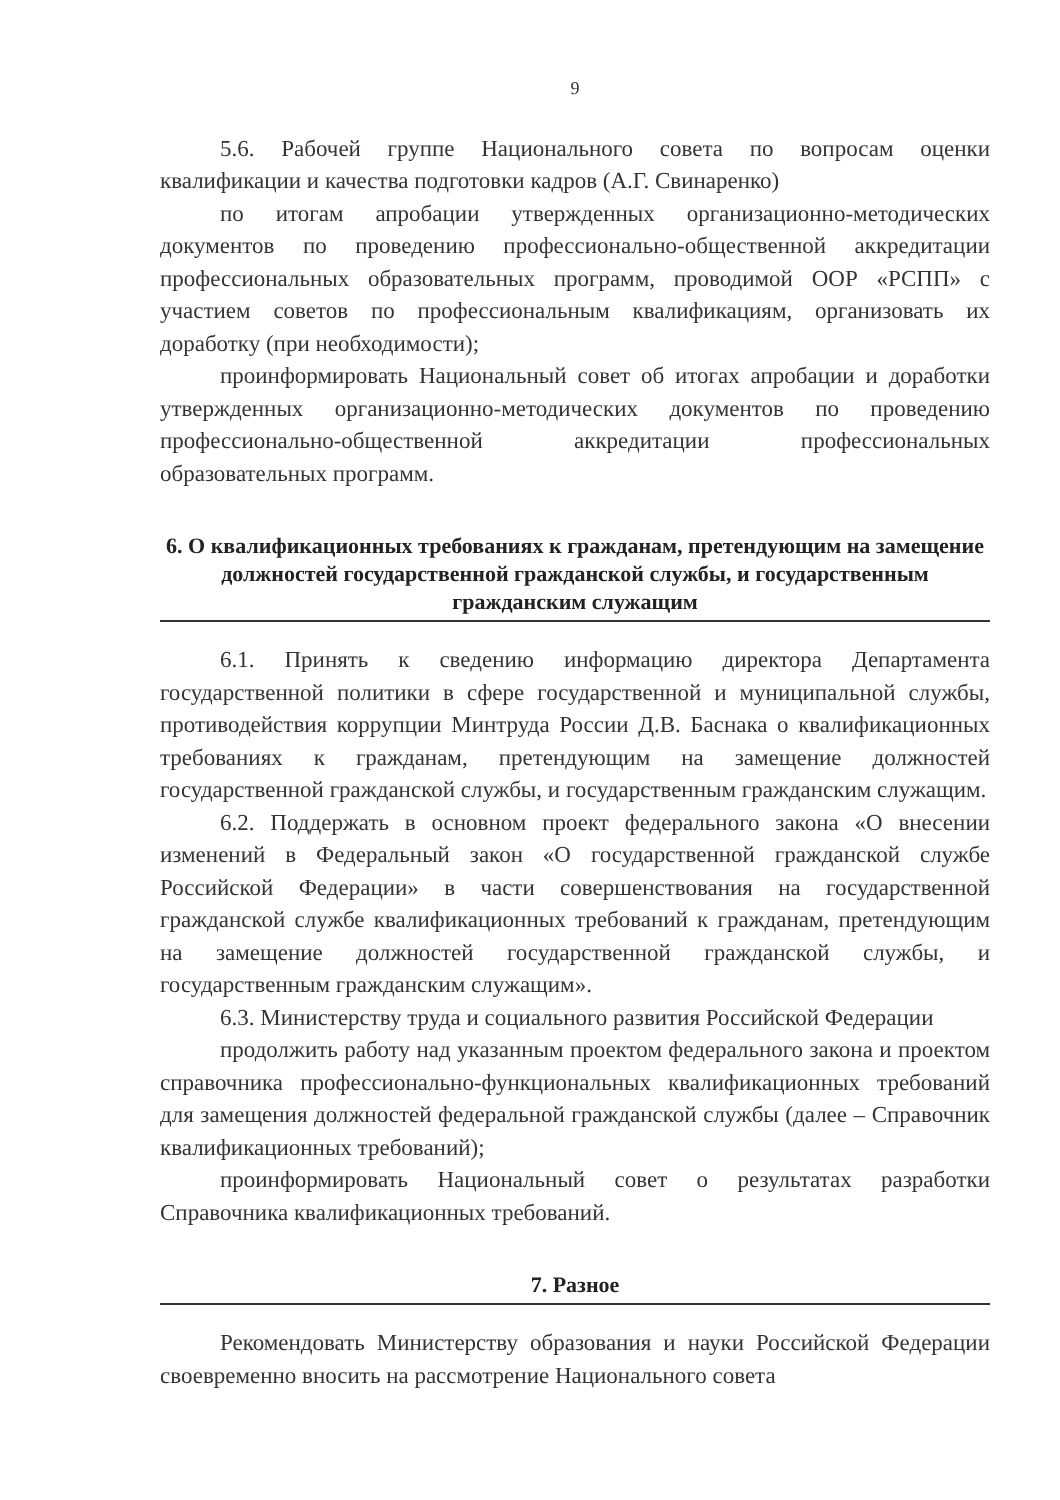9
5.6. Рабочей группе Национального совета по вопросам оценки квалификации и качества подготовки кадров (А.Г. Свинаренко)
по итогам апробации утвержденных организационно-методических документов по проведению профессионально-общественной аккредитации профессиональных образовательных программ, проводимой ООР «РСПП» с участием советов по профессиональным квалификациям, организовать их доработку (при необходимости);
проинформировать Национальный совет об итогах апробации и доработки утвержденных организационно-методических документов по проведению профессионально-общественной аккредитации профессиональных образовательных программ.
6. О квалификационных требованиях к гражданам, претендующим на замещение должностей государственной гражданской службы, и государственным гражданским служащим
6.1. Принять к сведению информацию директора Департамента государственной политики в сфере государственной и муниципальной службы, противодействия коррупции Минтруда России Д.В. Баснака о квалификационных требованиях к гражданам, претендующим на замещение должностей государственной гражданской службы, и государственным гражданским служащим.
6.2. Поддержать в основном проект федерального закона «О внесении изменений в Федеральный закон «О государственной гражданской службе Российской Федерации» в части совершенствования на государственной гражданской службе квалификационных требований к гражданам, претендующим на замещение должностей государственной гражданской службы, и государственным гражданским служащим».
6.3. Министерству труда и социального развития Российской Федерации
продолжить работу над указанным проектом федерального закона и проектом справочника профессионально-функциональных квалификационных требований для замещения должностей федеральной гражданской службы (далее – Справочник квалификационных требований);
проинформировать Национальный совет о результатах разработки Справочника квалификационных требований.
7. Разное
Рекомендовать Министерству образования и науки Российской Федерации своевременно вносить на рассмотрение Национального совета